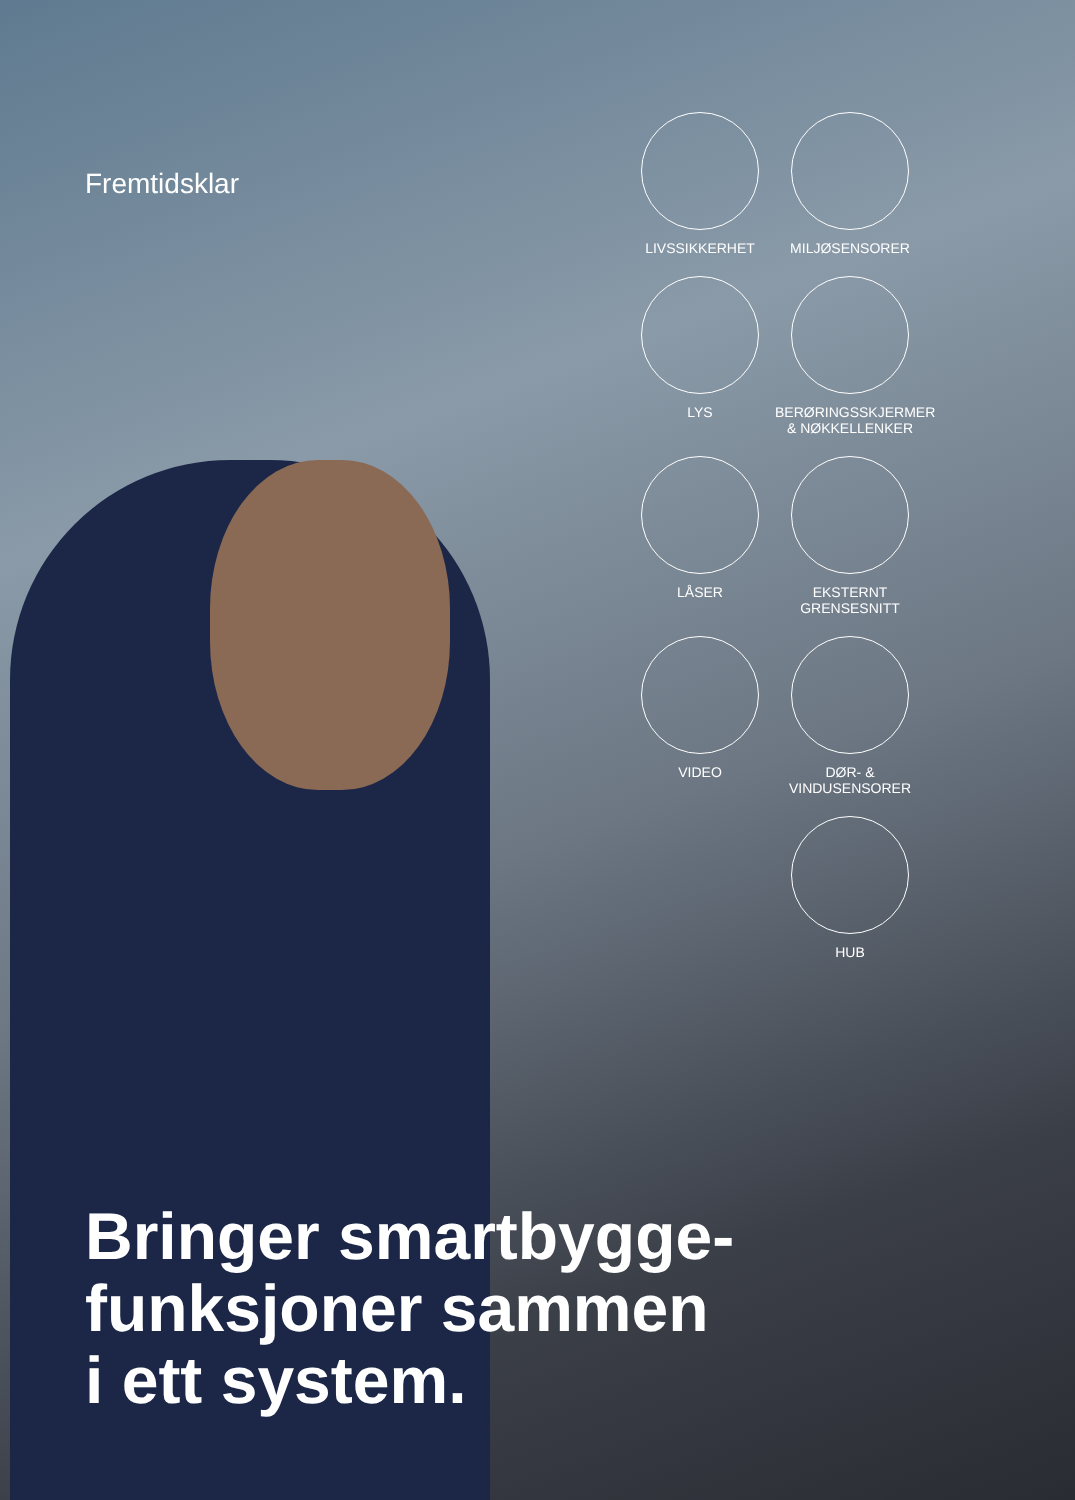Fremtidsklar
LIVSSIKKERHET
MILJØSENSORER
LYS
BERØRINGSSKJERMER
& NØKKELLENKER
LÅSER
EKSTERNT
GRENSESNITT
VIDEO
DØR- &
VINDUSENSORER
HUB
Bringer smartbygge-
funksjoner sammen
i ett system.